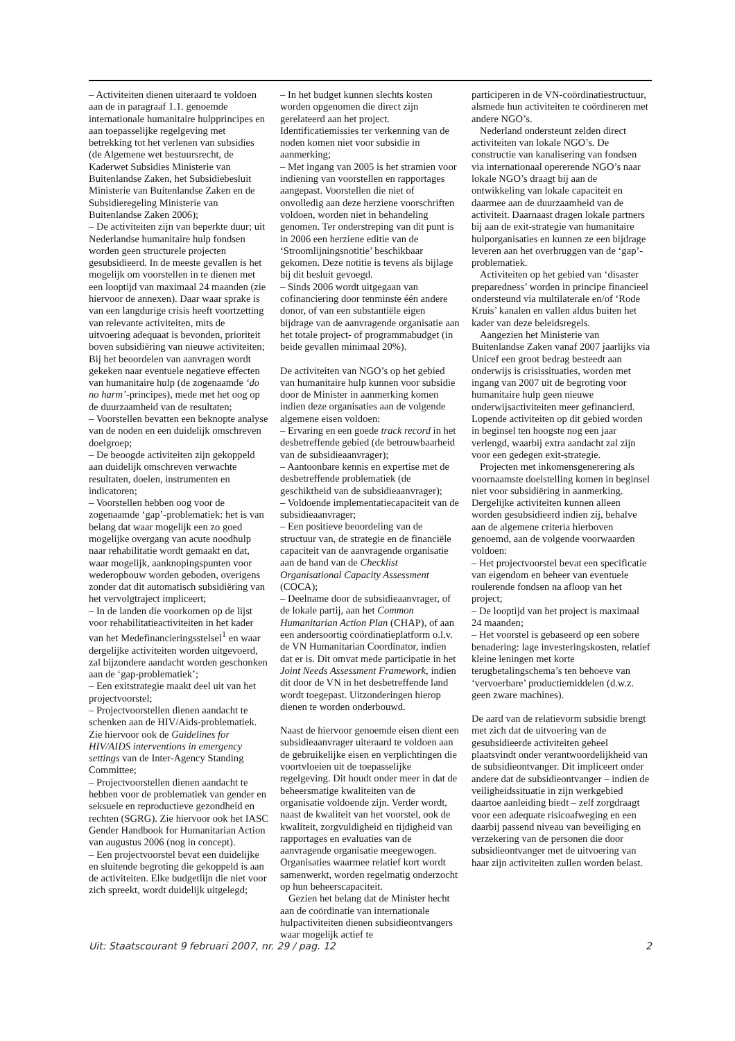– Activiteiten dienen uiteraard te voldoen aan de in paragraaf 1.1. genoemde internationale humanitaire hulpprincipes en aan toepasselijke regelgeving met betrekking tot het verlenen van subsidies (de Algemene wet bestuursrecht, de Kaderwet Subsidies Ministerie van Buitenlandse Zaken, het Subsidiebesluit Ministerie van Buitenlandse Zaken en de Subsidieregeling Ministerie van Buitenlandse Zaken 2006);
– De activiteiten zijn van beperkte duur; uit Nederlandse humanitaire hulp fondsen worden geen structurele projecten gesubsidieerd. In de meeste gevallen is het mogelijk om voorstellen in te dienen met een looptijd van maximaal 24 maanden (zie hiervoor de annexen). Daar waar sprake is van een langdurige crisis heeft voortzetting van relevante activiteiten, mits de uitvoering adequaat is bevonden, prioriteit boven subsidiëring van nieuwe activiteiten; Bij het beoordelen van aanvragen wordt gekeken naar eventuele negatieve effecten van humanitaire hulp (de zogenaamde ‘do no harm’-principes), mede met het oog op de duurzaamheid van de resultaten;
– Voorstellen bevatten een beknopte analyse van de noden en een duidelijk omschreven doelgroep;
– De beoogde activiteiten zijn gekoppeld aan duidelijk omschreven verwachte resultaten, doelen, instrumenten en indicatoren;
– Voorstellen hebben oog voor de zogenaamde ‘gap’-problematiek: het is van belang dat waar mogelijk een zo goed mogelijke overgang van acute noodhulp naar rehabilitatie wordt gemaakt en dat, waar mogelijk, aanknopingspunten voor wederopbouw worden geboden, overigens zonder dat dit automatisch subsidiëring van het vervolgtraject impliceert;
– In de landen die voorkomen op de lijst voor rehabilitatieactiviteiten in het kader van het Medefinancieringsstelsel<sup>1</sup> en waar dergelijke activiteiten worden uitgevoerd, zal bijzondere aandacht worden geschonken aan de ‘gap-problematiek’;
– Een exitstrategie maakt deel uit van het projectvoorstel;
– Projectvoorstellen dienen aandacht te schenken aan de HIV/Aids-problematiek. Zie hiervoor ook de Guidelines for HIV/AIDS interventions in emergency settings van de Inter-Agency Standing Committee;
– Projectvoorstellen dienen aandacht te hebben voor de problematiek van gender en seksuele en reproductieve gezondheid en rechten (SGRG). Zie hiervoor ook het IASC Gender Handbook for Humanitarian Action van augustus 2006 (nog in concept).
– Een projectvoorstel bevat een duidelijke en sluitende begroting die gekoppeld is aan de activiteiten. Elke budgetlijn die niet voor zich spreekt, wordt duidelijk uitgelegd;
– In het budget kunnen slechts kosten worden opgenomen die direct zijn gerelateerd aan het project. Identificatiemissies ter verkenning van de noden komen niet voor subsidie in aanmerking;
– Met ingang van 2005 is het stramien voor indiening van voorstellen en rapportages aangepast. Voorstellen die niet of onvolledig aan deze herziene voorschriften voldoen, worden niet in behandeling genomen. Ter onderstreping van dit punt is in 2006 een herziene editie van de ‘Stroomlijningsnotitie’ beschikbaar gekomen. Deze notitie is tevens als bijlage bij dit besluit gevoegd.
– Sinds 2006 wordt uitgegaan van cofinanciering door tenminste één andere donor, of van een substantiële eigen bijdrage van de aanvragende organisatie aan het totale project- of programmabudget (in beide gevallen minimaal 20%).
De activiteiten van NGO’s op het gebied van humanitaire hulp kunnen voor subsidie door de Minister in aanmerking komen indien deze organisaties aan de volgende algemene eisen voldoen:
– Ervaring en een goede track record in het desbetreffende gebied (de betrouwbaarheid van de subsidieaanvrager);
– Aantoonbare kennis en expertise met de desbetreffende problematiek (de geschiktheid van de subsidieaanvrager);
– Voldoende implementatiecapaciteit van de subsidieaanvrager;
– Een positieve beoordeling van de structuur van, de strategie en de financiële capaciteit van de aanvragende organisatie aan de hand van de Checklist Organisational Capacity Assessment (COCA);
– Deelname door de subsidieaanvrager, of de lokale partij, aan het Common Humanitarian Action Plan (CHAP), of aan een andersoortig coördinatieplatform o.l.v. de VN Humanitarian Coordinator, indien dat er is. Dit omvat mede participatie in het Joint Needs Assessment Framework, indien dit door de VN in het desbetreffende land wordt toegepast. Uitzonderingen hierop dienen te worden onderbouwd.
Naast de hiervoor genoemde eisen dient een subsidieaanvrager uiteraard te voldoen aan de gebruikelijke eisen en verplichtingen die voortvloeien uit de toepasselijke regelgeving. Dit houdt onder meer in dat de beheersmatige kwaliteiten van de organisatie voldoende zijn. Verder wordt, naast de kwaliteit van het voorstel, ook de kwaliteit, zorgvuldigheid en tijdigheid van rapportages en evaluaties van de aanvragende organisatie meegewogen. Organisaties waarmee relatief kort wordt samenwerkt, worden regelmatig onderzocht op hun beheerscapaciteit.
Gezien het belang dat de Minister hecht aan de coördinatie van internationale hulpactiviteiten dienen subsidieontvangers waar mogelijk actief te
participeren in de VN-coördinatiestructuur, alsmede hun activiteiten te coördineren met andere NGO’s.
Nederland ondersteunt zelden direct activiteiten van lokale NGO’s. De constructie van kanalisering van fondsen via internationaal opererende NGO’s naar lokale NGO’s draagt bij aan de ontwikkeling van lokale capaciteit en daarmee aan de duurzaamheid van de activiteit. Daarnaast dragen lokale partners bij aan de exit-strategie van humanitaire hulporganisaties en kunnen ze een bijdrage leveren aan het overbruggen van de ‘gap’- problematiek.
Activiteiten op het gebied van ‘disaster preparedness’ worden in principe financieel ondersteund via multilaterale en/of ‘Rode Kruis’ kanalen en vallen aldus buiten het kader van deze beleidsregels.
Aangezien het Ministerie van Buitenlandse Zaken vanaf 2007 jaarlijks via Unicef een groot bedrag besteedt aan onderwijs is crisissituaties, worden met ingang van 2007 uit de begroting voor humanitaire hulp geen nieuwe onderwijsactiviteiten meer gefinancierd. Lopende activiteiten op dit gebied worden in beginsel ten hoogste nog een jaar verlengd, waarbij extra aandacht zal zijn voor een gedegen exit-strategie.
Projecten met inkomensgenerering als voornaamste doelstelling komen in beginsel niet voor subsidiëring in aanmerking. Dergelijke activiteiten kunnen alleen worden gesubsidieerd indien zij, behalve aan de algemene criteria hierboven genoemd, aan de volgende voorwaarden voldoen:
– Het projectvoorstel bevat een specificatie van eigendom en beheer van eventuele roulerende fondsen na afloop van het project;
– De looptijd van het project is maximaal 24 maanden;
– Het voorstel is gebaseerd op een sobere benadering: lage investeringskosten, relatief kleine leningen met korte terugbetalingschema’s ten behoeve van ‘vervoerbare’ productiemiddelen (d.w.z. geen zware machines).
De aard van de relatievorm subsidie brengt met zich dat de uitvoering van de gesubsidieerde activiteiten geheel plaatsvindt onder verantwoordelijkheid van de subsidieontvanger. Dit impliceert onder andere dat de subsidieontvanger – indien de veiligheidssituatie in zijn werkgebied daartoe aanleiding biedt – zelf zorgdraagt voor een adequate risicoafweging en een daarbij passend niveau van beveiliging en verzekering van de personen die door subsidieontvanger met de uitvoering van haar zijn activiteiten zullen worden belast.
Uit: Staatscourant 9 februari 2007, nr. 29 / pag. 12 2